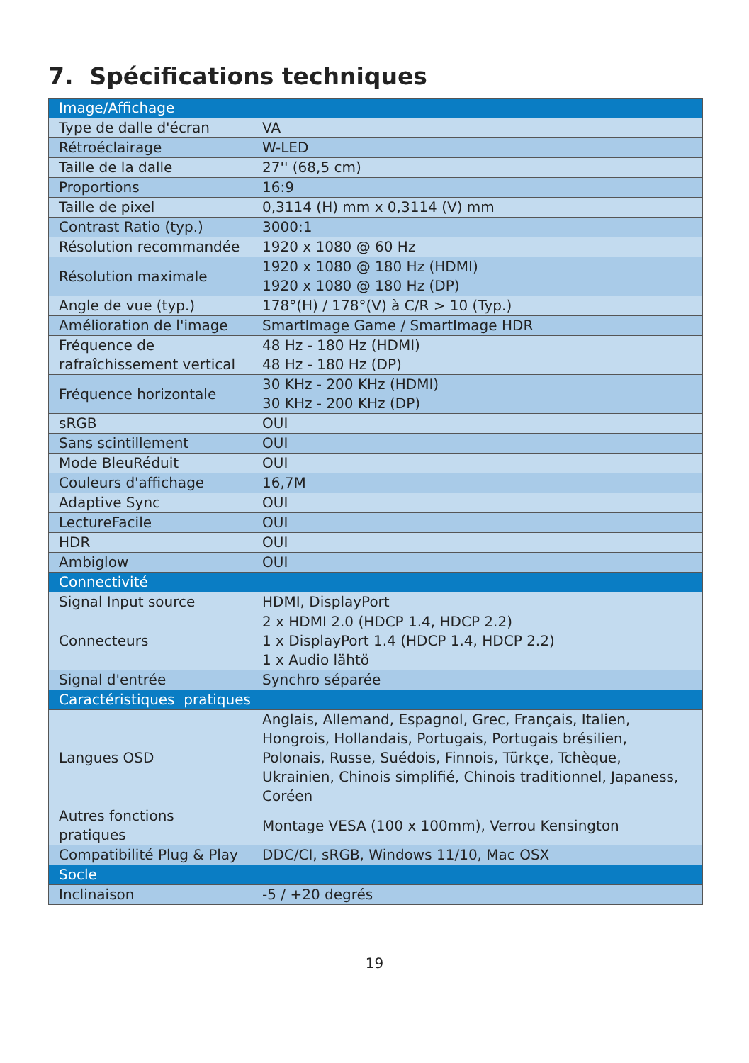7. Spécifications techniques
| Image/Affichage | |
| Type de dalle d'écran | VA |
| Rétroéclairage | W-LED |
| Taille de la dalle | 27'' (68,5 cm) |
| Proportions | 16:9 |
| Taille de pixel | 0,3114 (H) mm x 0,3114 (V) mm |
| Contrast Ratio (typ.) | 3000:1 |
| Résolution recommandée | 1920 x 1080 @ 60 Hz |
| Résolution maximale | 1920 x 1080 @ 180 Hz (HDMI) 1920 x 1080 @ 180 Hz (DP) |
| Angle de vue (typ.) | 178°(H) / 178°(V) à C/R > 10 (Typ.) |
| Amélioration de l'image | SmartImage Game / SmartImage HDR |
| Fréquence de rafraîchissement vertical | 48 Hz - 180 Hz (HDMI) 48 Hz - 180 Hz (DP) |
| Fréquence horizontale | 30 KHz - 200 KHz (HDMI) 30 KHz - 200 KHz (DP) |
| sRGB | OUI |
| Sans scintillement | OUI |
| Mode BleuRéduit | OUI |
| Couleurs d'affichage | 16,7M |
| Adaptive Sync | OUI |
| LectureFacile | OUI |
| HDR | OUI |
| Ambiglow | OUI |
| Connectivité | |
| Signal Input source | HDMI, DisplayPort |
| Connecteurs | 2 x HDMI 2.0 (HDCP 1.4, HDCP 2.2) 1 x DisplayPort 1.4 (HDCP 1.4, HDCP 2.2) 1 x Audio lähtö |
| Signal d'entrée | Synchro séparée |
| Caractéristiques pratiques | |
| Langues OSD | Anglais, Allemand, Espagnol, Grec, Français, Italien, Hongrois, Hollandais, Portugais, Portugais brésilien, Polonais, Russe, Suédois, Finnois, Türkçe, Tchèque, Ukrainien, Chinois simplifié, Chinois traditionnel, Japaness, Coréen |
| Autres fonctions pratiques | Montage VESA (100 x 100mm), Verrou Kensington |
| Compatibilité Plug & Play | DDC/CI, sRGB, Windows 11/10, Mac OSX |
| Socle | |
| Inclinaison | -5 / +20 degrés |
19